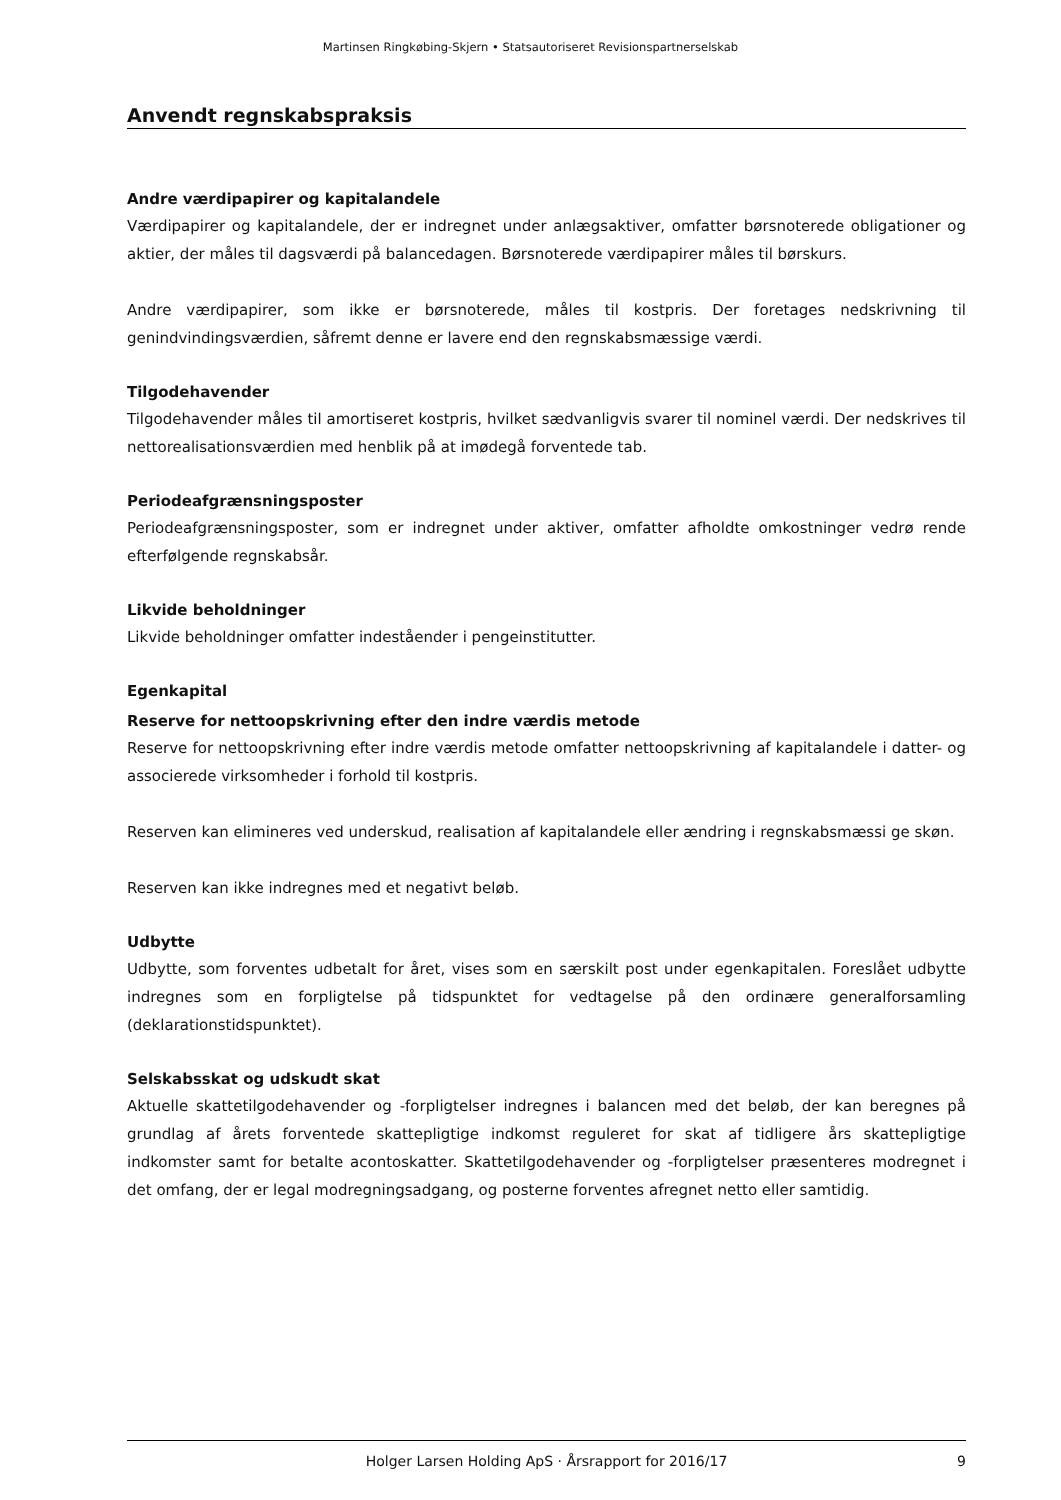Martinsen Ringkøbing-Skjern • Statsautoriseret Revisionspartnerselskab
Anvendt regnskabspraksis
Andre værdipapirer og kapitalandele
Værdipapirer og kapitalandele, der er indregnet under anlægsaktiver, omfatter børsnoterede obligationer og aktier, der måles til dagsværdi på balancedagen. Børsnoterede værdipapirer måles til børskurs.
Andre værdipapirer, som ikke er børsnoterede, måles til kostpris. Der foretages nedskrivning til genindvindingsværdien, såfremt denne er lavere end den regnskabsmæssige værdi.
Tilgodehavender
Tilgodehavender måles til amortiseret kostpris, hvilket sædvanligvis svarer til nominel værdi. Der nedskrives til nettorealisationsværdien med henblik på at imødegå forventede tab.
Periodeafgrænsningsposter
Periodeafgrænsningsposter, som er indregnet under aktiver, omfatter afholdte omkostninger vedrø rende efterfølgende regnskabsår.
Likvide beholdninger
Likvide beholdninger omfatter indeståender i pengeinstitutter.
Egenkapital
Reserve for nettoopskrivning efter den indre værdis metode
Reserve for nettoopskrivning efter indre værdis metode omfatter nettoopskrivning af kapitalandele i datter- og associerede virksomheder i forhold til kostpris.
Reserven kan elimineres ved underskud, realisation af kapitalandele eller ændring i regnskabsmæssi ge skøn.
Reserven kan ikke indregnes med et negativt beløb.
Udbytte
Udbytte, som forventes udbetalt for året, vises som en særskilt post under egenkapitalen. Foreslået udbytte indregnes som en forpligtelse på tidspunktet for vedtagelse på den ordinære generalforsamling (deklarationstidspunktet).
Selskabsskat og udskudt skat
Aktuelle skattetilgodehavender og -forpligtelser indregnes i balancen med det beløb, der kan beregnes på grundlag af årets forventede skattepligtige indkomst reguleret for skat af tidligere års skattepligtige indkomster samt for betalte acontoskatter. Skattetilgodehavender og -forpligtelser præsenteres modregnet i det omfang, der er legal modregningsadgang, og posterne forventes afregnet netto eller samtidig.
Holger Larsen Holding ApS · Årsrapport for 2016/17 9